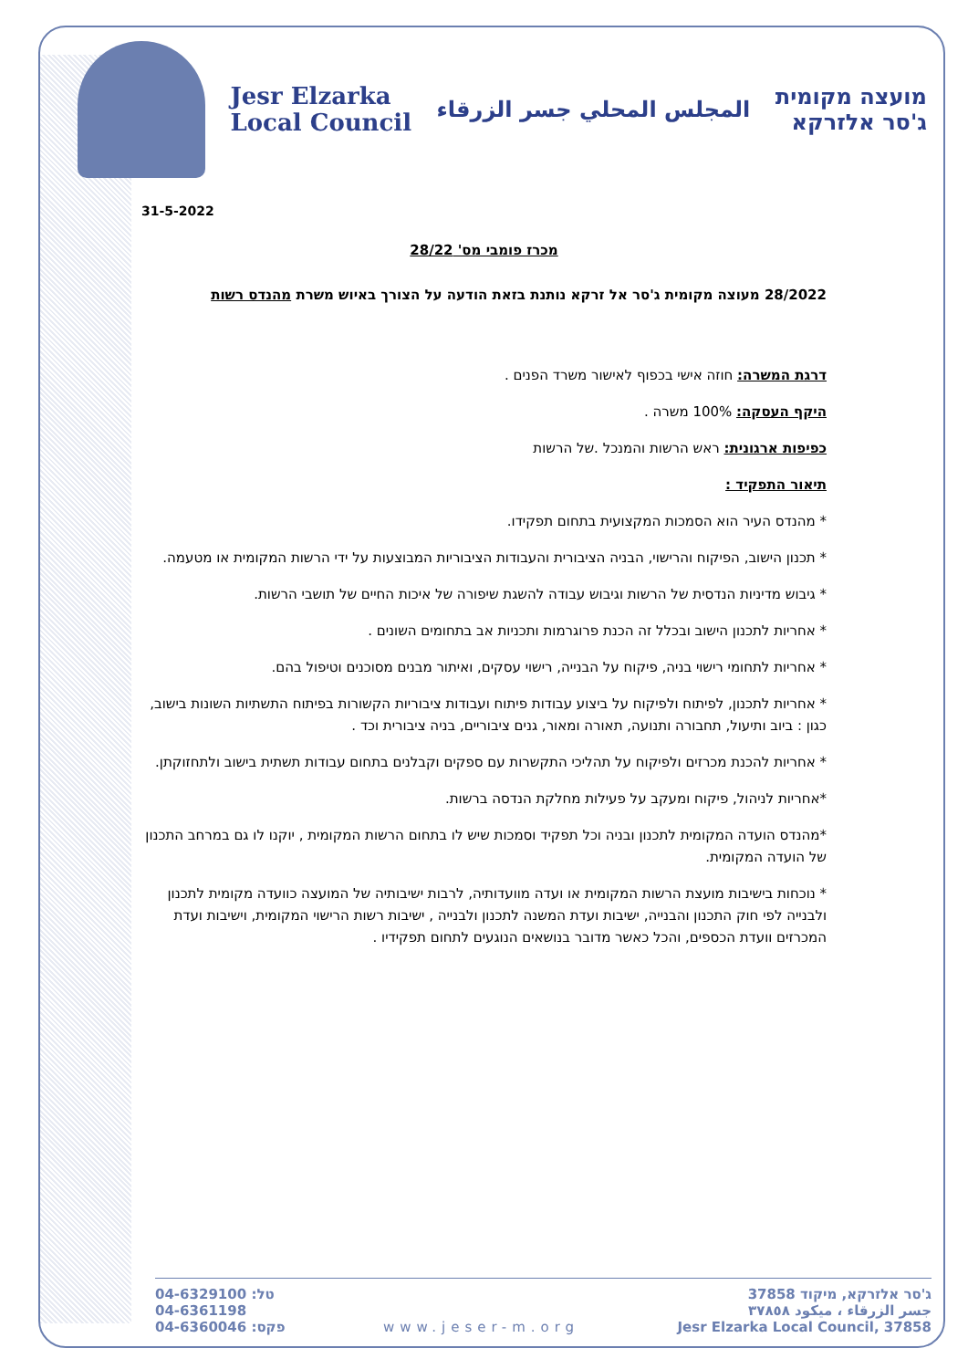Jesr Elzarka
Local Council
المجلس المحلي جسر الزرقاء
מועצה מקומית
ג'סר אלזרקא
31-5-2022
מכרז פומבי מס' 28/22
28/2022 מעוצה מקומית ג'סר אל זרקא נותנת בזאת הודעה על הצורך באיוש משרת מהנדס רשות
דרגת המשרה: חוזה אישי בכפוף לאישור משרד הפנים .
היקף העסקה: 100% משרה .
כפיפות ארגונית: ראש הרשות והמנכל .של הרשות
תיאור התפקיד :
* מהנדס העיר הוא הסמכות המקצועית בתחום תפקידו.
* תכנון הישוב, הפיקוח והרישוי, הבניה הציבורית והעבודות הציבוריות המבוצעות על ידי הרשות המקומית או מטעמה.
* גיבוש מדיניות הנדסית של הרשות וגיבוש עבודה להשגת שיפורה של איכות החיים של תושבי הרשות.
* אחריות לתכנון הישוב ובכלל זה הכנת פרוגרמות ותכניות אב בתחומים השונים .
* אחריות לתחומי רישוי בניה, פיקוח על הבנייה, רישוי עסקים, ואיתור מבנים מסוכנים וטיפול בהם.
* אחריות לתכנון, לפיתוח ולפיקוח על ביצוע עבודות פיתוח ועבודות ציבוריות הקשורות בפיתוח התשתיות השונות בישוב, כגון : ביוב ותיעול, תחבורה ותנועה, תאורה ומאור, גנים ציבוריים, בניה ציבורית וכד .
* אחריות להכנת מכרזים ולפיקוח על תהליכי התקשרות עם ספקים וקבלנים בתחום עבודות תשתית בישוב ולתחזוקתן.
*אחריות לניהול, פיקוח ומעקב על פעילות מחלקת הנדסה ברשות.
*מהנדס הועדה המקומית לתכנון ובניה וכל תפקיד וסמכות שיש לו בתחום הרשות המקומית , יוקנו לו גם במרחב התכנון של הועדה המקומית.
* נוכחות בישיבות מועצת הרשות המקומית או ועדה מוועדותיה, לרבות ישיבותיה של המועצה כוועדה מקומית לתכנון ולבנייה לפי חוק התכנון והבנייה, ישיבות ועדת המשנה לתכנון ולבנייה , ישיבות רשות הרישוי המקומית, וישיבות ועדת המכרזים וועדת הכספים, והכל כאשר מדובר בנושאים הנוגעים לתחום תפקידיו .
04-6329100 :טל
04-6361198
04-6360046 :פקס
www.jeser-m.org ג'סר אלזרקא, מיקוד 37858
جسر الزرقاء ، ميكود ٣٧٨٥٨
Jesr Elzarka Local Council, 37858